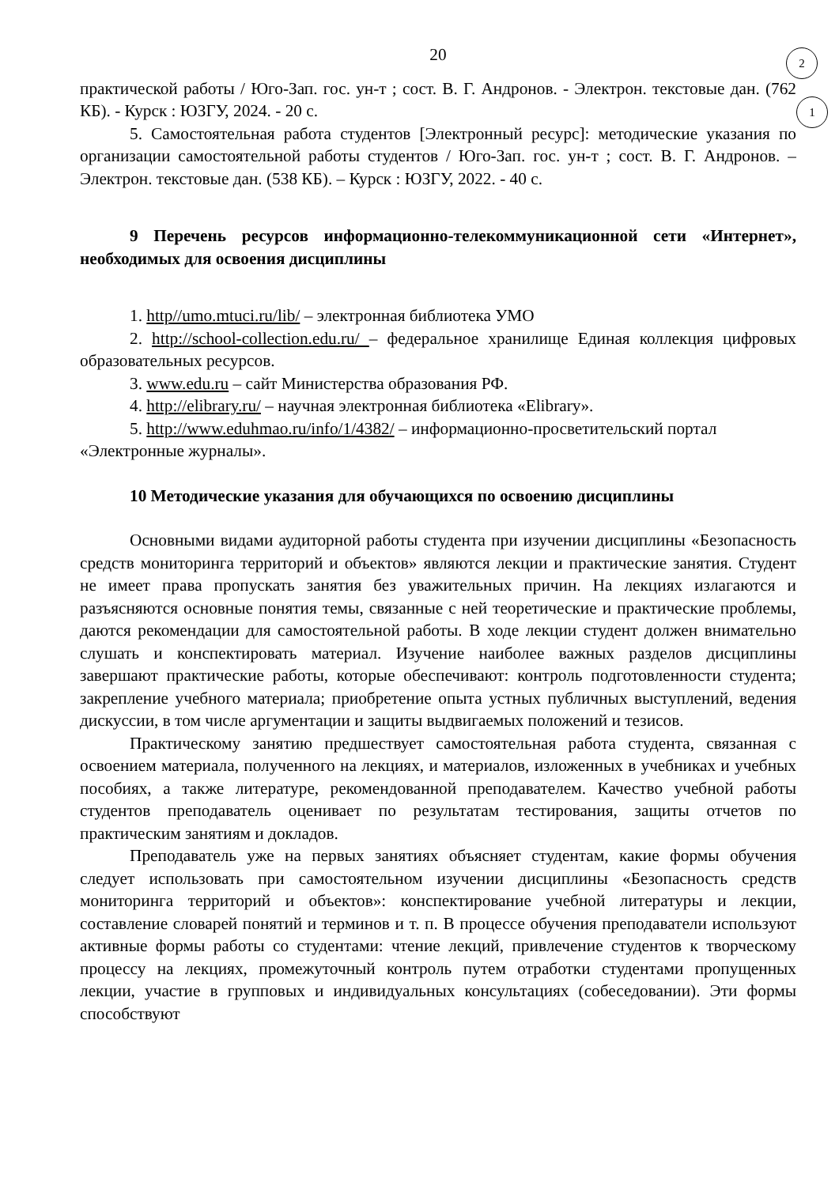2
1
20
практической работы / Юго-Зап. гос. ун-т ; сост. В. Г. Андронов. - Электрон. текстовые дан. (762 КБ). - Курск : ЮЗГУ, 2024. - 20 с.
5. Самостоятельная работа студентов [Электронный ресурс]: методические указания по организации самостоятельной работы студентов / Юго-Зап. гос. ун-т ; сост. В. Г. Андронов. – Электрон. текстовые дан. (538 КБ). – Курск : ЮЗГУ, 2022. - 40 с.
9 Перечень ресурсов информационно-телекоммуникационной сети «Интернет», необходимых для освоения дисциплины
1. http//umo.mtuci.ru/lib/ – электронная библиотека УМО
2. http://school-collection.edu.ru/ – федеральное хранилище Единая коллекция цифровых образовательных ресурсов.
3. www.edu.ru – сайт Министерства образования РФ.
4. http://elibrary.ru/ – научная электронная библиотека «Elibrary».
5. http://www.eduhmao.ru/info/1/4382/ – информационно-просветительский портал «Электронные журналы».
10 Методические указания для обучающихся по освоению дисциплины
Основными видами аудиторной работы студента при изучении дисциплины «Безопасность средств мониторинга территорий и объектов» являются лекции и практические занятия. Студент не имеет права пропускать занятия без уважительных причин. На лекциях излагаются и разъясняются основные понятия темы, связанные с ней теоретические и практические проблемы, даются рекомендации для самостоятельной работы. В ходе лекции студент должен внимательно слушать и конспектировать материал. Изучение наиболее важных разделов дисциплины завершают практические работы, которые обеспечивают: контроль подготовленности студента; закрепление учебного материала; приобретение опыта устных публичных выступлений, ведения дискуссии, в том числе аргументации и защиты выдвигаемых положений и тезисов.
Практическому занятию предшествует самостоятельная работа студента, связанная с освоением материала, полученного на лекциях, и материалов, изложенных в учебниках и учебных пособиях, а также литературе, рекомендованной преподавателем. Качество учебной работы студентов преподаватель оценивает по результатам тестирования, защиты отчетов по практическим занятиям и докладов.
Преподаватель уже на первых занятиях объясняет студентам, какие формы обучения следует использовать при самостоятельном изучении дисциплины «Безопасность средств мониторинга территорий и объектов»: конспектирование учебной литературы и лекции, составление словарей понятий и терминов и т. п. В процессе обучения преподаватели используют активные формы работы со студентами: чтение лекций, привлечение студентов к творческому процессу на лекциях, промежуточный контроль путем отработки студентами пропущенных лекции, участие в групповых и индивидуальных консультациях (собеседовании). Эти формы способствуют